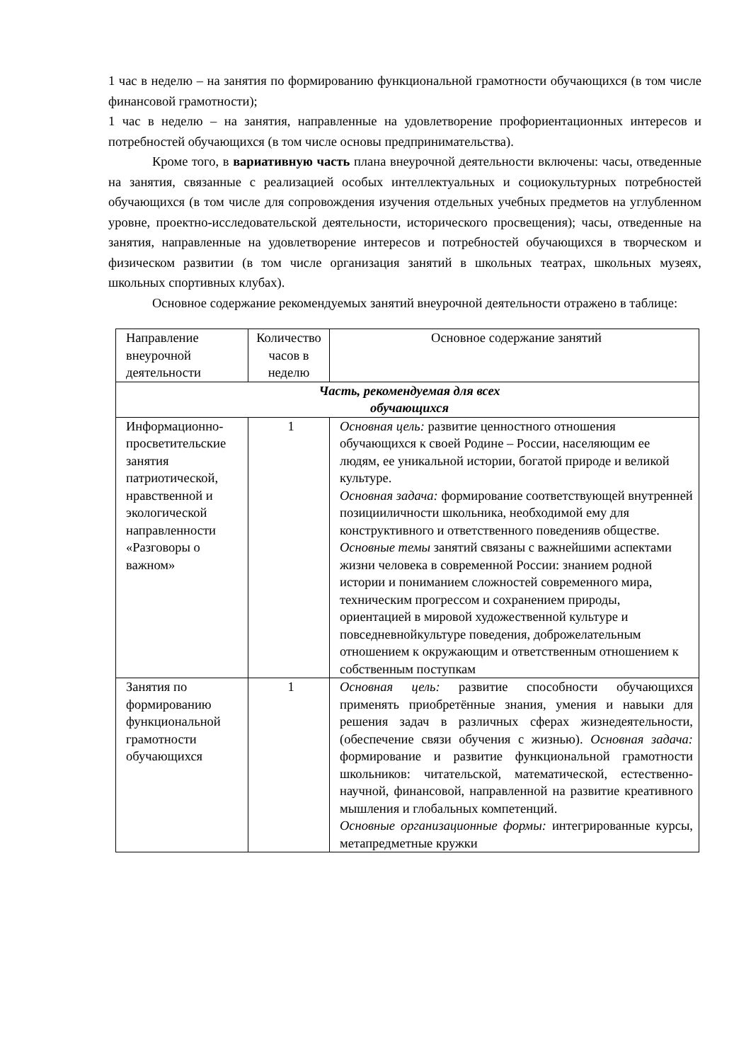1 час в неделю – на занятия по формированию функциональной грамотности обучающихся (в том числе финансовой грамотности);
1 час в неделю – на занятия, направленные на удовлетворение профориентационных интересов и потребностей обучающихся (в том числе основы предпринимательства).
Кроме того, в вариативную часть плана внеурочной деятельности включены: часы, отведенные на занятия, связанные с реализацией особых интеллектуальных и социокультурных потребностей обучающихся (в том числе для сопровождения изучения отдельных учебных предметов на углубленном уровне, проектно-исследовательской деятельности, исторического просвещения); часы, отведенные на занятия, направленные на удовлетворение интересов и потребностей обучающихся в творческом и физическом развитии (в том числе организация занятий в школьных театрах, школьных музеях, школьных спортивных клубах).
Основное содержание рекомендуемых занятий внеурочной деятельности отражено в таблице:
| Направление внеурочной деятельности | Количество часов в неделю | Основное содержание занятий |
| --- | --- | --- |
| Часть, рекомендуемая для всех обучающихся | | |
| Информационно-просветительские занятия патриотической, нравственной и экологической направленности «Разговоры о важном» | 1 | Основная цель: развитие ценностного отношения обучающихся к своей Родине – России, населяющим ее людям, ее уникальной истории, богатой природе и великой культуре. Основная задача: формирование соответствующей внутренней позицииличности школьника, необходимой ему для конструктивного и ответственного поведенияв обществе. Основные темы занятий связаны с важнейшими аспектами жизни человека в современной России: знанием родной истории и пониманием сложностей современного мира, техническим прогрессом и сохранением природы, ориентацией в мировой художественной культуре и повседневнойкультуре поведения, доброжелательным отношением к окружающим и ответственным отношением к собственным поступкам |
| Занятия по формированию функциональной грамотности обучающихся | 1 | Основная цель: развитие способности обучающихся применять приобретённые знания, умения и навыки для решения задач в различных сферах жизнедеятельности, (обеспечение связи обучения с жизнью). Основная задача: формирование и развитие функциональной грамотности школьников: читательской, математической, естественно- научной, финансовой, направленной на развитие креативного мышления и глобальных компетенций. Основные организационные формы: интегрированные курсы, метапредметные кружки |